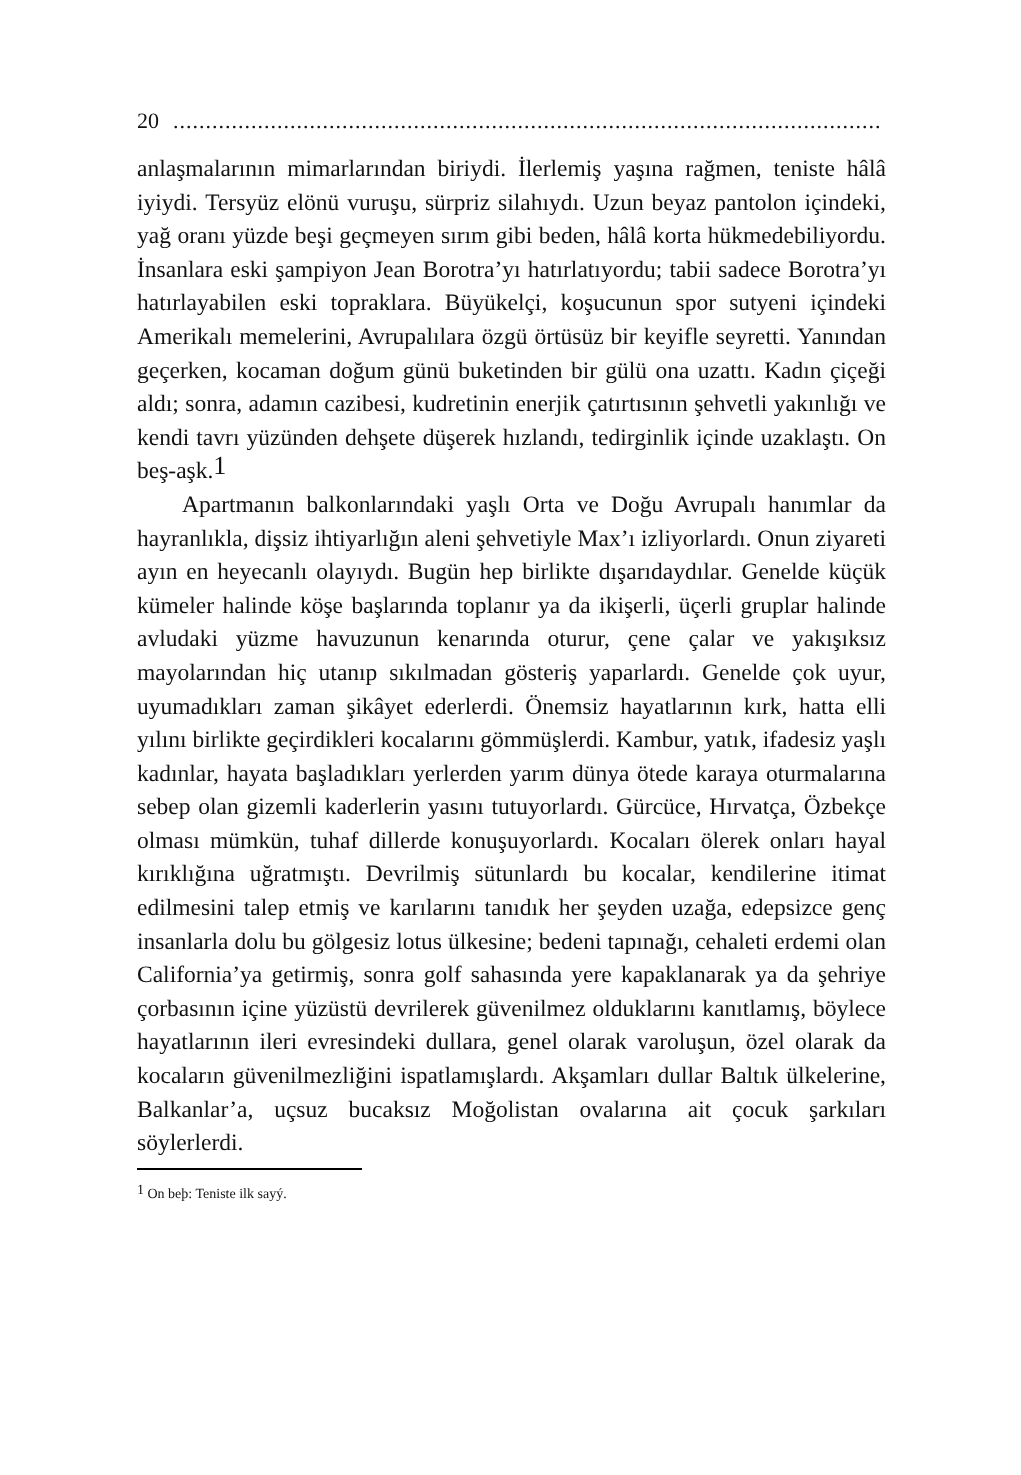20.............................................................................................................
anlaşmalarının mimarlarından biriydi. İlerlemiş yaşına rağmen, teniste hâlâ iyiydi. Tersyüz elönü vuruşu, sürpriz silahıydı. Uzun beyaz pantolon içindeki, yağ oranı yüzde beşi geçmeyen sırım gibi beden, hâlâ korta hükmedebiliyordu. İnsanlara eski şampiyon Jean Borotra’yı hatırlatıyordu; tabii sadece Borotra’yı hatırlayabilen eski topraklara. Büyükelçi, koşucunun spor sutyeni içindeki Amerikalı memelerini, Avrupalılara özgü örtüsüz bir keyifle seyretti. Yanından geçerken, kocaman doğum günü buketinden bir gülü ona uzattı. Kadın çiçeği aldı; sonra, adamın cazibesi, kudretinin enerjik çatırtısının şehvetli yakınlığı ve kendi tavrı yüzünden dehşete düşerek hızlandı, tedirginlik içinde uzaklaştı. On beş-aşk.<sup>1</sup>
Apartmanın balkonlarındaki yaşlı Orta ve Doğu Avrupalı hanımlar da hayranlıkla, dişsiz ihtiyarlığın aleni şehvetiyle Max’ı izliyorlardı. Onun ziyareti ayın en heyecanlı olayıydı. Bugün hep birlikte dışarıdaydılar. Genelde küçük kümeler halinde köşe başlarında toplanır ya da ikişerli, üçerli gruplar halinde avludaki yüzme havuzunun kenarında oturur, çene çalar ve yakışıksız mayolarından hiç utanıp sıkılmadan gösteriş yaparlardı. Genelde çok uyur, uyumadıkları zaman şikâyet ederlerdi. Önemsiz hayatlarının kırk, hatta elli yılını birlikte geçirdikleri kocalarını gömmüşlerdi. Kambur, yatık, ifadesiz yaşlı kadınlar, hayata başladıkları yerlerden yarım dünya ötede karaya oturmalarına sebep olan gizemli kaderlerin yasını tutuyorlardı. Gürcüce, Hırvatça, Özbekçe olması mümkün, tuhaf dillerde konuşuyorlardı. Kocaları ölerek onları hayal kırıklığına uğratmıştı. Devrilmiş sütunlardı bu kocalar, kendilerine itimat edilmesini talep etmiş ve karılarını tanıdık her şeyden uzağa, edepsizce genç insanlarla dolu bu gölgesiz lotus ülkesine; bedeni tapınağı, cehaleti erdemi olan California’ya getirmiş, sonra golf sahasında yere kapaklanarak ya da şehriye çorbasının içine yüzüstü devrilerek güvenilmez olduklarını kanıtlamış, böylece hayatlarının ileri evresindeki dullara, genel olarak varoluşun, özel olarak da kocaların güvenilmezliğini ispatlamışlardı. Akşamları dullar Baltık ülkelerine, Balkanlar’a, uçsuz bucaksız Moğolistan ovalarına ait çocuk şarkıları söylerlerdi.
<sup>1</sup> On beþ: Teniste ilk sayý.